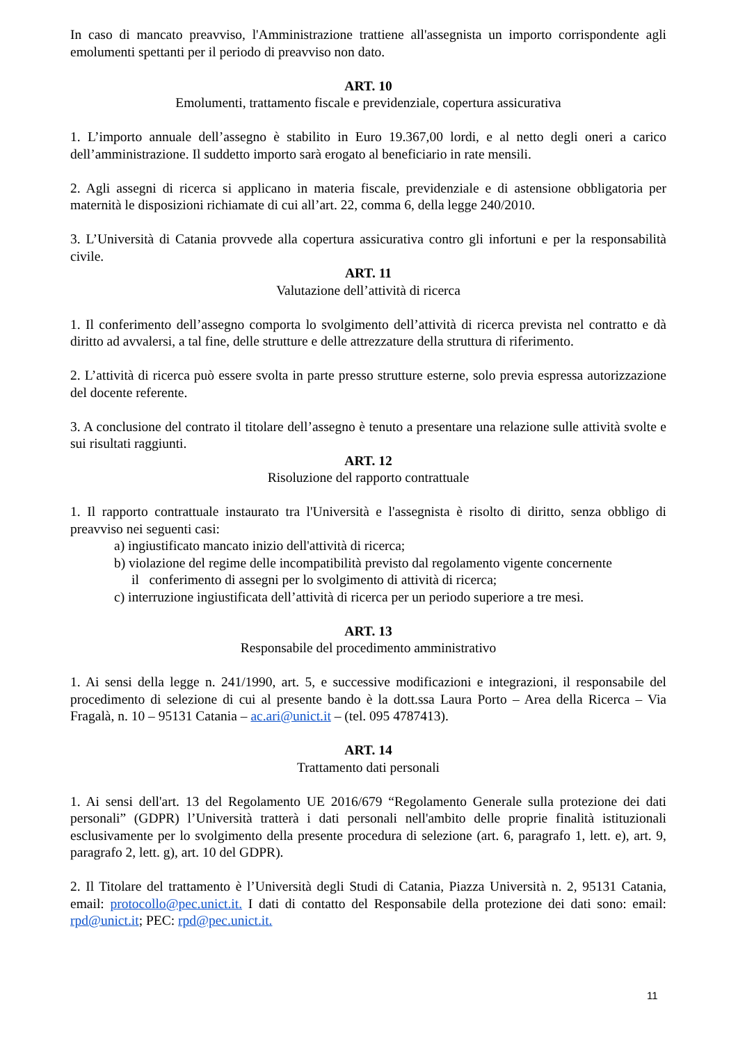In caso di mancato preavviso, l'Amministrazione trattiene all'assegnista un importo corrispondente agli emolumenti spettanti per il periodo di preavviso non dato.
ART. 10
Emolumenti, trattamento fiscale e previdenziale, copertura assicurativa
1. L’importo annuale dell’assegno è stabilito in Euro 19.367,00 lordi, e al netto degli oneri a carico dell’amministrazione. Il suddetto importo sarà erogato al beneficiario in rate mensili.
2. Agli assegni di ricerca si applicano in materia fiscale, previdenziale e di astensione obbligatoria per maternità le disposizioni richiamate di cui all’art. 22, comma 6, della legge 240/2010.
3. L’Università di Catania provvede alla copertura assicurativa contro gli infortuni e per la responsabilità civile.
ART. 11
Valutazione dell’attività di ricerca
1. Il conferimento dell’assegno comporta lo svolgimento dell’attività di ricerca prevista nel contratto e dà diritto ad avvalersi, a tal fine, delle strutture e delle attrezzature della struttura di riferimento.
2. L’attività di ricerca può essere svolta in parte presso strutture esterne, solo previa espressa autorizzazione del docente referente.
3. A conclusione del contrato il titolare dell’assegno è tenuto a presentare una relazione sulle attività svolte e sui risultati raggiunti.
ART. 12
Risoluzione del rapporto contrattuale
1. Il rapporto contrattuale instaurato tra l'Università e l'assegnista è risolto di diritto, senza obbligo di preavviso nei seguenti casi:
a) ingiustificato mancato inizio dell'attività di ricerca;
b) violazione del regime delle incompatibilità previsto dal regolamento vigente concernente
il conferimento di assegni per lo svolgimento di attività di ricerca;
c) interruzione ingiustificata dell’attività di ricerca per un periodo superiore a tre mesi.
ART. 13
Responsabile del procedimento amministrativo
1. Ai sensi della legge n. 241/1990, art. 5, e successive modificazioni e integrazioni, il responsabile del procedimento di selezione di cui al presente bando è la dott.ssa Laura Porto – Area della Ricerca – Via Fragalà, n. 10 – 95131 Catania – ac.ari@unict.it – (tel. 095 4787413).
ART. 14
Trattamento dati personali
1. Ai sensi dell'art. 13 del Regolamento UE 2016/679 “Regolamento Generale sulla protezione dei dati personali” (GDPR) l’Università tratterà i dati personali nell'ambito delle proprie finalità istituzionali esclusivamente per lo svolgimento della presente procedura di selezione (art. 6, paragrafo 1, lett. e), art. 9, paragrafo 2, lett. g), art. 10 del GDPR).
2. Il Titolare del trattamento è l’Università degli Studi di Catania, Piazza Università n. 2, 95131 Catania, email: protocollo@pec.unict.it. I dati di contatto del Responsabile della protezione dei dati sono: email: rpd@unict.it; PEC: rpd@pec.unict.it.
11